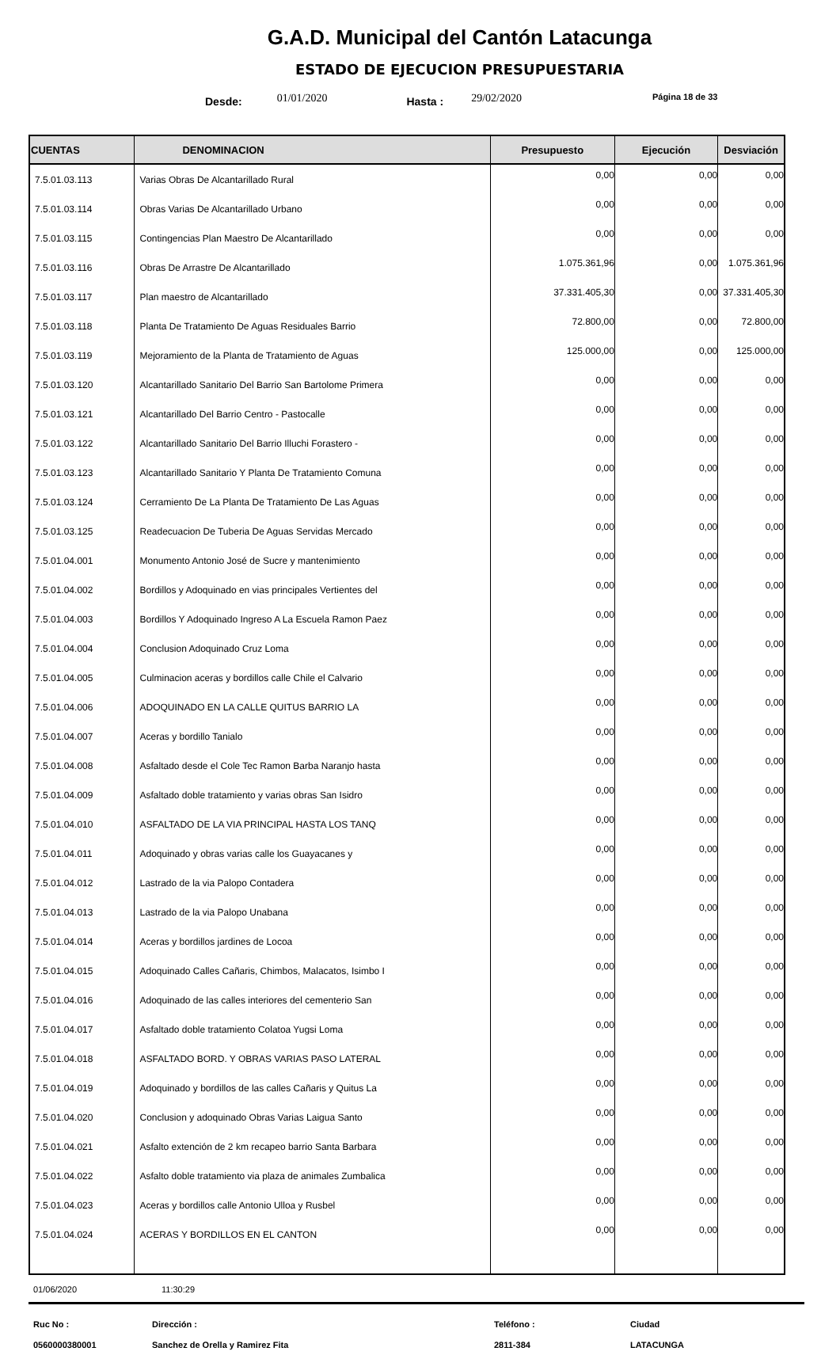G.A.D. Municipal del Cantón Latacunga
ESTADO DE EJECUCION PRESUPUESTARIA
Desde: 01/01/2020 Hasta : 29/02/2020 Página 18 de 33
| CUENTAS | DENOMINACION | Presupuesto | Ejecución | Desviación |
| --- | --- | --- | --- | --- |
| 7.5.01.03.113 | Varias Obras De Alcantarillado Rural | 0,00 | 0,00 | 0,00 |
| 7.5.01.03.114 | Obras Varias De Alcantarillado Urbano | 0,00 | 0,00 | 0,00 |
| 7.5.01.03.115 | Contingencias Plan Maestro De Alcantarillado | 0,00 | 0,00 | 0,00 |
| 7.5.01.03.116 | Obras De Arrastre De Alcantarillado | 1.075.361,96 | 0,00 | 1.075.361,96 |
| 7.5.01.03.117 | Plan maestro de Alcantarillado | 37.331.405,30 | 0,00 | 37.331.405,30 |
| 7.5.01.03.118 | Planta De Tratamiento De Aguas Residuales Barrio | 72.800,00 | 0,00 | 72.800,00 |
| 7.5.01.03.119 | Mejoramiento de la Planta de Tratamiento de Aguas | 125.000,00 | 0,00 | 125.000,00 |
| 7.5.01.03.120 | Alcantarillado Sanitario Del Barrio San Bartolome Primera | 0,00 | 0,00 | 0,00 |
| 7.5.01.03.121 | Alcantarillado Del Barrio Centro - Pastocalle | 0,00 | 0,00 | 0,00 |
| 7.5.01.03.122 | Alcantarillado Sanitario Del Barrio Illuchi Forastero - | 0,00 | 0,00 | 0,00 |
| 7.5.01.03.123 | Alcantarillado Sanitario Y Planta De Tratamiento Comuna | 0,00 | 0,00 | 0,00 |
| 7.5.01.03.124 | Cerramiento De La Planta De Tratamiento De Las Aguas | 0,00 | 0,00 | 0,00 |
| 7.5.01.03.125 | Readecuacion De Tuberia De Aguas Servidas Mercado | 0,00 | 0,00 | 0,00 |
| 7.5.01.04.001 | Monumento Antonio José de Sucre y mantenimiento | 0,00 | 0,00 | 0,00 |
| 7.5.01.04.002 | Bordillos y Adoquinado en vias principales Vertientes del | 0,00 | 0,00 | 0,00 |
| 7.5.01.04.003 | Bordillos Y Adoquinado Ingreso A La Escuela Ramon Paez | 0,00 | 0,00 | 0,00 |
| 7.5.01.04.004 | Conclusion Adoquinado Cruz Loma | 0,00 | 0,00 | 0,00 |
| 7.5.01.04.005 | Culminacion aceras y bordillos calle Chile el Calvario | 0,00 | 0,00 | 0,00 |
| 7.5.01.04.006 | ADOQUINADO EN LA CALLE QUITUS BARRIO LA | 0,00 | 0,00 | 0,00 |
| 7.5.01.04.007 | Aceras y bordillo Tanialo | 0,00 | 0,00 | 0,00 |
| 7.5.01.04.008 | Asfaltado desde el Cole Tec Ramon Barba Naranjo hasta | 0,00 | 0,00 | 0,00 |
| 7.5.01.04.009 | Asfaltado doble tratamiento y varias obras San Isidro | 0,00 | 0,00 | 0,00 |
| 7.5.01.04.010 | ASFALTADO DE LA VIA PRINCIPAL HASTA LOS TANQ | 0,00 | 0,00 | 0,00 |
| 7.5.01.04.011 | Adoquinado y obras varias calle los Guayacanes y | 0,00 | 0,00 | 0,00 |
| 7.5.01.04.012 | Lastrado de la via Palopo Contadera | 0,00 | 0,00 | 0,00 |
| 7.5.01.04.013 | Lastrado de la via Palopo Unabana | 0,00 | 0,00 | 0,00 |
| 7.5.01.04.014 | Aceras y bordillos jardines de Locoa | 0,00 | 0,00 | 0,00 |
| 7.5.01.04.015 | Adoquinado Calles Cañaris, Chimbos, Malacatos, Isimbo I | 0,00 | 0,00 | 0,00 |
| 7.5.01.04.016 | Adoquinado de las calles interiores del cementerio San | 0,00 | 0,00 | 0,00 |
| 7.5.01.04.017 | Asfaltado doble tratamiento Colatoa Yugsi Loma | 0,00 | 0,00 | 0,00 |
| 7.5.01.04.018 | ASFALTADO BORD. Y OBRAS VARIAS PASO LATERAL | 0,00 | 0,00 | 0,00 |
| 7.5.01.04.019 | Adoquinado y bordillos de las calles Cañaris y Quitus La | 0,00 | 0,00 | 0,00 |
| 7.5.01.04.020 | Conclusion y adoquinado Obras Varias Laigua Santo | 0,00 | 0,00 | 0,00 |
| 7.5.01.04.021 | Asfalto extención de 2 km recapeo barrio Santa Barbara | 0,00 | 0,00 | 0,00 |
| 7.5.01.04.022 | Asfalto doble tratamiento via plaza de animales Zumbalica | 0,00 | 0,00 | 0,00 |
| 7.5.01.04.023 | Aceras y bordillos calle Antonio Ulloa y Rusbel | 0,00 | 0,00 | 0,00 |
| 7.5.01.04.024 | ACERAS Y BORDILLOS EN EL CANTON | 0,00 | 0,00 | 0,00 |
01/06/2020 11:30:29
Ruc No :
0560000380001
Dirección :
Sanchez de Orella y Ramirez Fita
Teléfono :
2811-384
Ciudad
LATACUNGA